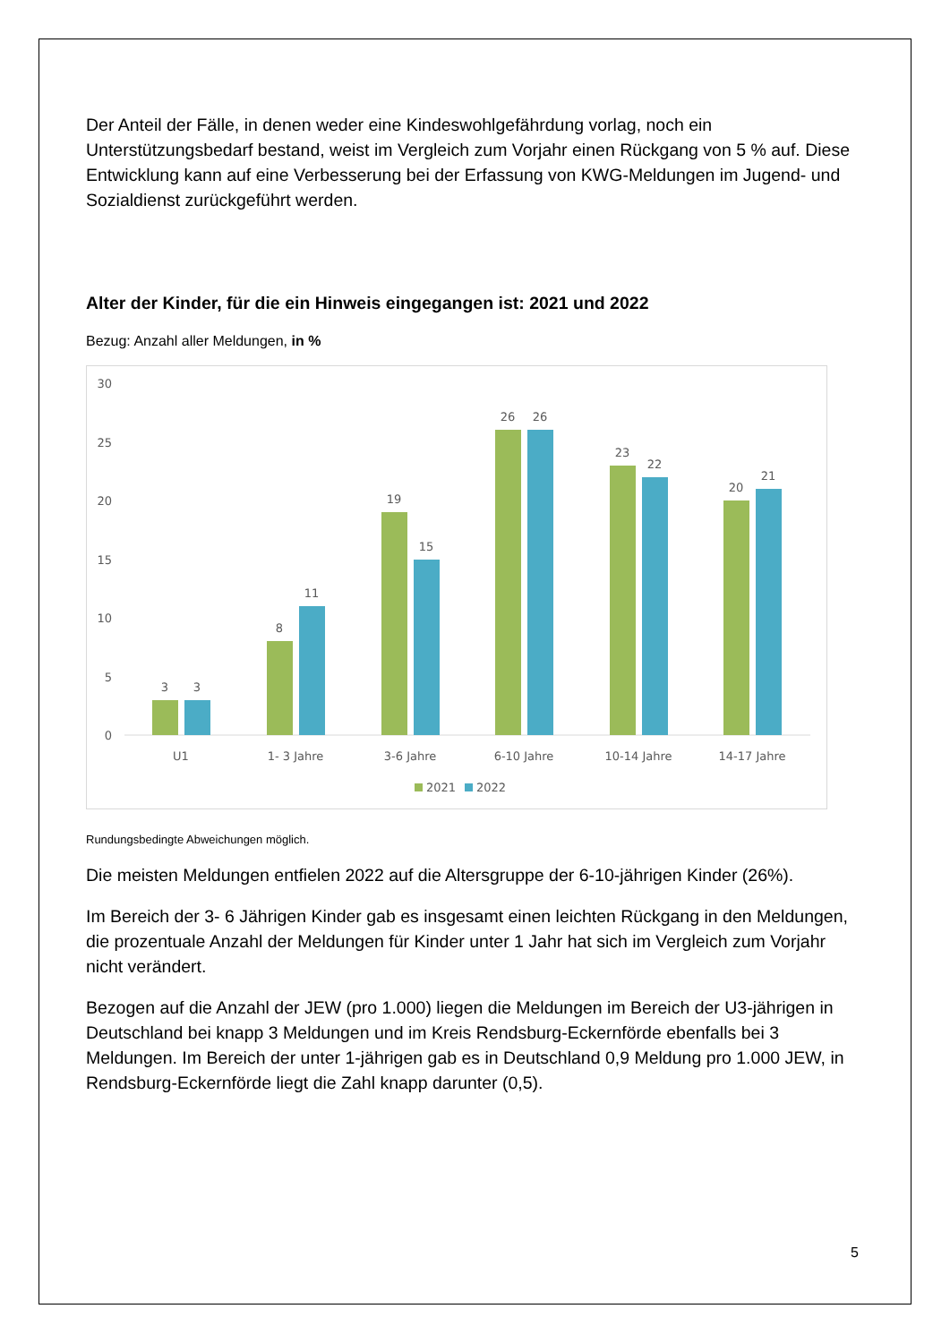Der Anteil der Fälle, in denen weder eine Kindeswohlgefährdung vorlag, noch ein Unterstützungsbedarf bestand, weist im Vergleich zum Vorjahr einen Rückgang von 5 % auf. Diese Entwicklung kann auf eine Verbesserung bei der Erfassung von KWG-Meldungen im Jugend- und Sozialdienst zurückgeführt werden.
Alter der Kinder, für die ein Hinweis eingegangen ist: 2021 und 2022
Bezug: Anzahl aller Meldungen, in %
30
25
20
15
10
5
0
3
3
U1
8
11
1- 3 Jahre
19
15
3-6 Jahre
26
26
6-10 Jahre
23
22
10-14 Jahre
20
21
14-17 Jahre
2021
2022
Rundungsbedingte Abweichungen möglich.
Die meisten Meldungen entfielen 2022 auf die Altersgruppe der 6-10-jährigen Kinder (26%).
Im Bereich der 3- 6 Jährigen Kinder gab es insgesamt einen leichten Rückgang in den Meldungen, die prozentuale Anzahl der Meldungen für Kinder unter 1 Jahr hat sich im Vergleich zum Vorjahr nicht verändert.
Bezogen auf die Anzahl der JEW (pro 1.000) liegen die Meldungen im Bereich der U3-jährigen in Deutschland bei knapp 3 Meldungen und im Kreis Rendsburg-Eckernförde ebenfalls bei 3 Meldungen. Im Bereich der unter 1-jährigen gab es in Deutschland 0,9 Meldung pro 1.000 JEW, in Rendsburg-Eckernförde liegt die Zahl knapp darunter (0,5).
5